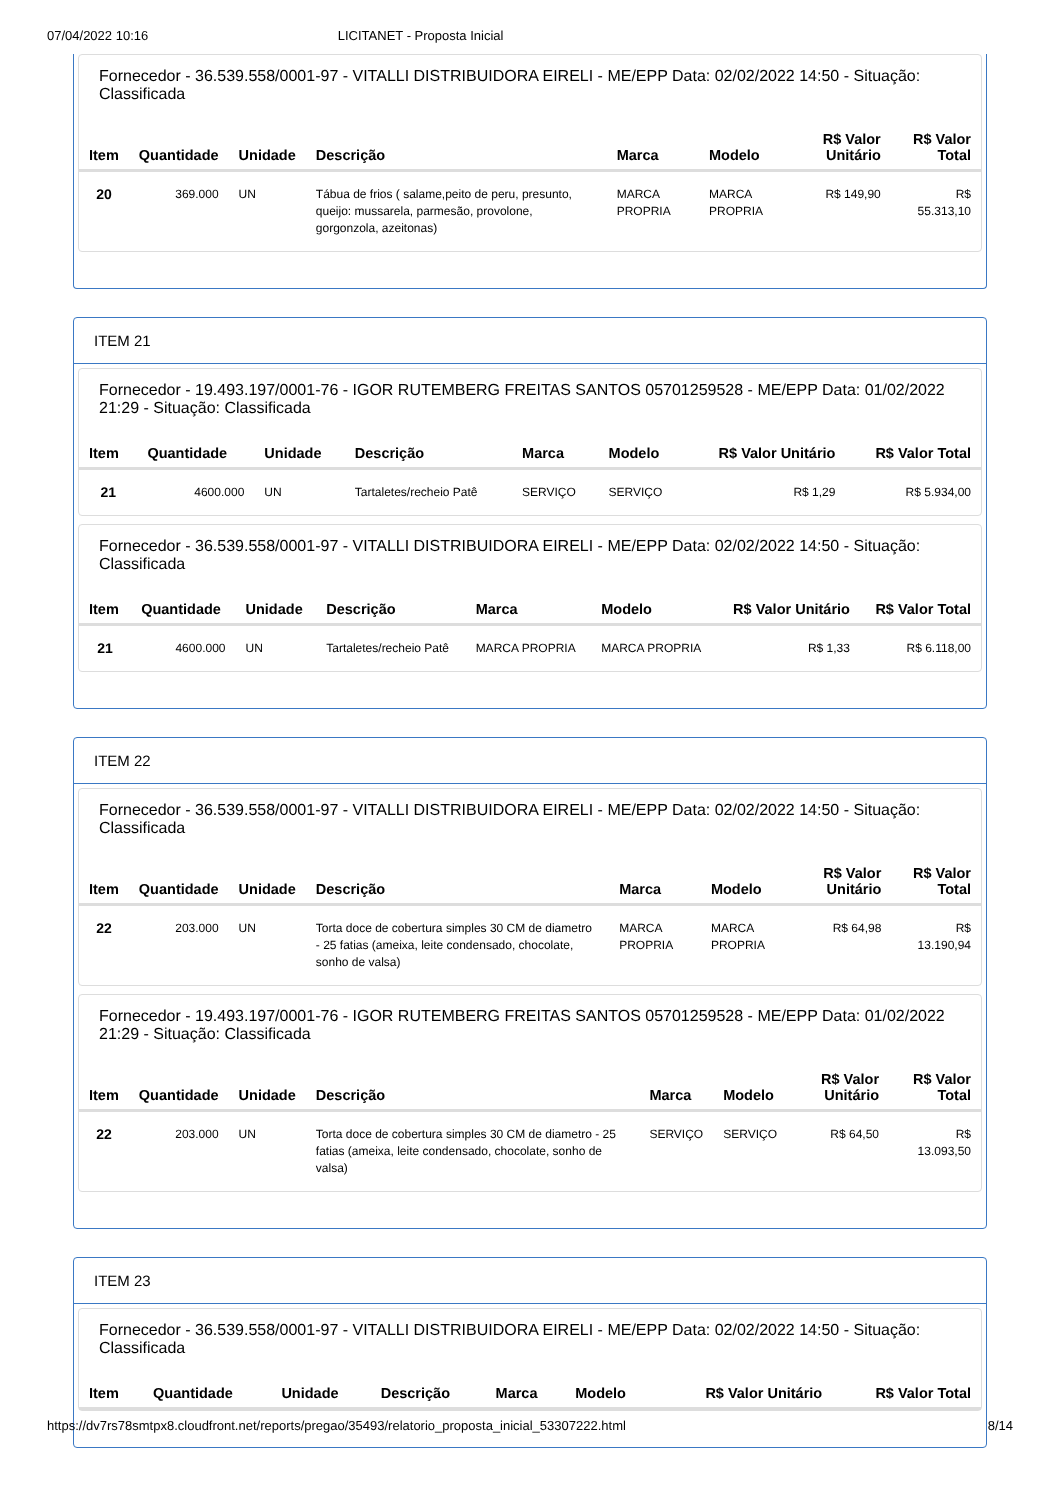07/04/2022 10:16 LICITANET - Proposta Inicial
Fornecedor - 36.539.558/0001-97 - VITALLI DISTRIBUIDORA EIRELI - ME/EPP Data: 02/02/2022 14:50 - Situação: Classificada
| Item | Quantidade | Unidade | Descrição | Marca | Modelo | R$ Valor Unitário | R$ Valor Total |
| --- | --- | --- | --- | --- | --- | --- | --- |
| 20 | 369.000 | UN | Tábua de frios ( salame,peito de peru, presunto, queijo: mussarela, parmesão, provolone, gorgonzola, azeitonas) | MARCA PROPRIA | MARCA PROPRIA | R$ 149,90 | R$ 55.313,10 |
ITEM 21
Fornecedor - 19.493.197/0001-76 - IGOR RUTEMBERG FREITAS SANTOS 05701259528 - ME/EPP Data: 01/02/2022 21:29 - Situação: Classificada
| Item | Quantidade | Unidade | Descrição | Marca | Modelo | R$ Valor Unitário | R$ Valor Total |
| --- | --- | --- | --- | --- | --- | --- | --- |
| 21 | 4600.000 | UN | Tartaletes/recheio Patê | SERVIÇO | SERVIÇO | R$ 1,29 | R$ 5.934,00 |
Fornecedor - 36.539.558/0001-97 - VITALLI DISTRIBUIDORA EIRELI - ME/EPP Data: 02/02/2022 14:50 - Situação: Classificada
| Item | Quantidade | Unidade | Descrição | Marca | Modelo | R$ Valor Unitário | R$ Valor Total |
| --- | --- | --- | --- | --- | --- | --- | --- |
| 21 | 4600.000 | UN | Tartaletes/recheio Patê | MARCA PROPRIA | MARCA PROPRIA | R$ 1,33 | R$ 6.118,00 |
ITEM 22
Fornecedor - 36.539.558/0001-97 - VITALLI DISTRIBUIDORA EIRELI - ME/EPP Data: 02/02/2022 14:50 - Situação: Classificada
| Item | Quantidade | Unidade | Descrição | Marca | Modelo | R$ Valor Unitário | R$ Valor Total |
| --- | --- | --- | --- | --- | --- | --- | --- |
| 22 | 203.000 | UN | Torta doce de cobertura simples 30 CM de diametro - 25 fatias (ameixa, leite condensado, chocolate, sonho de valsa) | MARCA PROPRIA | MARCA PROPRIA | R$ 64,98 | R$ 13.190,94 |
Fornecedor - 19.493.197/0001-76 - IGOR RUTEMBERG FREITAS SANTOS 05701259528 - ME/EPP Data: 01/02/2022 21:29 - Situação: Classificada
| Item | Quantidade | Unidade | Descrição | Marca | Modelo | R$ Valor Unitário | R$ Valor Total |
| --- | --- | --- | --- | --- | --- | --- | --- |
| 22 | 203.000 | UN | Torta doce de cobertura simples 30 CM de diametro - 25 fatias (ameixa, leite condensado, chocolate, sonho de valsa) | SERVIÇO | SERVIÇO | R$ 64,50 | R$ 13.093,50 |
ITEM 23
Fornecedor - 36.539.558/0001-97 - VITALLI DISTRIBUIDORA EIRELI - ME/EPP Data: 02/02/2022 14:50 - Situação: Classificada
| Item | Quantidade | Unidade | Descrição | Marca | Modelo | R$ Valor Unitário | R$ Valor Total |
| --- | --- | --- | --- | --- | --- | --- | --- |
https://dv7rs78smtpx8.cloudfront.net/reports/pregao/35493/relatorio_proposta_inicial_53307222.html 8/14